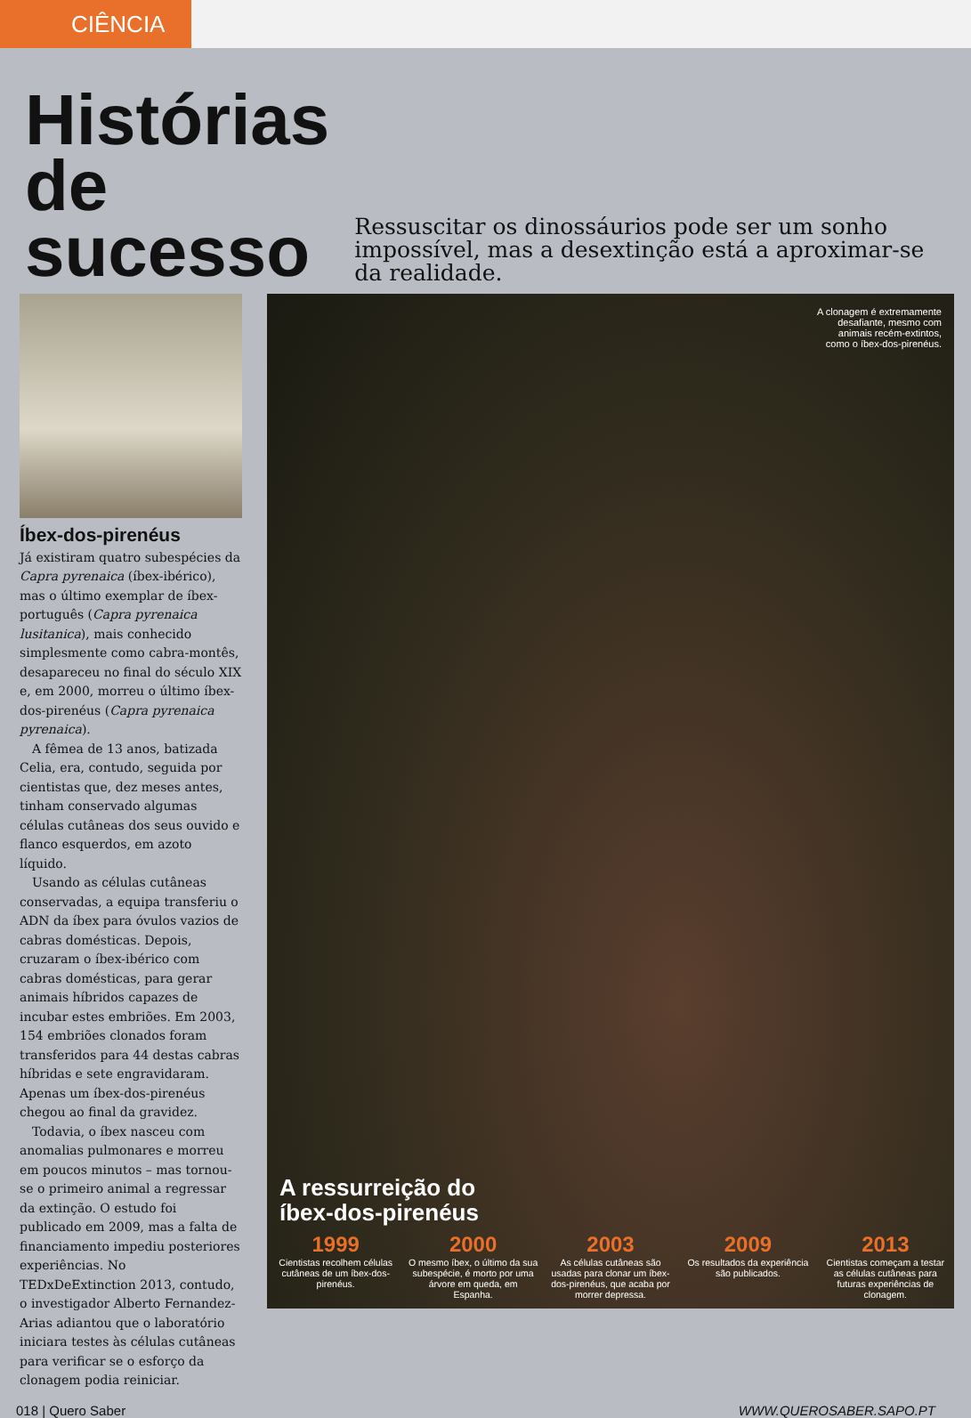CIÊNCIA
Histórias
de sucesso
Ressuscitar os dinossáurios pode ser um sonho impossível, mas a desextinção está a aproximar-se da realidade.
Íbex-dos-pirenéus
Já existiram quatro subespécies da Capra pyrenaica (íbex-ibérico), mas o último exemplar de íbex-português (Capra pyrenaica lusitanica), mais conhecido simplesmente como cabra-montês, desapareceu no final do século XIX e, em 2000, morreu o último íbex-dos-pirenéus (Capra pyrenaica pyrenaica).
A fêmea de 13 anos, batizada Celia, era, contudo, seguida por cientistas que, dez meses antes, tinham conservado algumas células cutâneas dos seus ouvido e flanco esquerdos, em azoto líquido.
Usando as células cutâneas conservadas, a equipa transferiu o ADN da íbex para óvulos vazios de cabras domésticas. Depois, cruzaram o íbex-ibérico com cabras domésticas, para gerar animais híbridos capazes de incubar estes embriões. Em 2003, 154 embriões clonados foram transferidos para 44 destas cabras híbridas e sete engravidaram. Apenas um íbex-dos-pirenéus chegou ao final da gravidez.
Todavia, o íbex nasceu com anomalias pulmonares e morreu em poucos minutos – mas tornou-se o primeiro animal a regressar da extinção. O estudo foi publicado em 2009, mas a falta de financiamento impediu posteriores experiências. No TEDxDeExtinction 2013, contudo, o investigador Alberto Fernandez-Arias adiantou que o laboratório iniciara testes às células cutâneas para verificar se o esforço da clonagem podia reiniciar.
A clonagem é extremamente
desafiante, mesmo com
animais recém-extintos,
como o íbex-dos-pirenéus.
A ressurreição do
íbex-dos-pirenéus
1999
Cientistas recolhem células cutâneas de um íbex-dos-pirenéus.
2000
O mesmo íbex, o último da sua subespécie, é morto por uma árvore em queda, em Espanha.
2003
As células cutâneas são usadas para clonar um íbex-dos-pirenéus, que acaba por morrer depressa.
2009
Os resultados da experiência são publicados.
2013
Cientistas começam a testar as células cutâneas para futuras experiências de clonagem.
018 | Quero Saber WWW.QUEROSABER.SAPO.PT